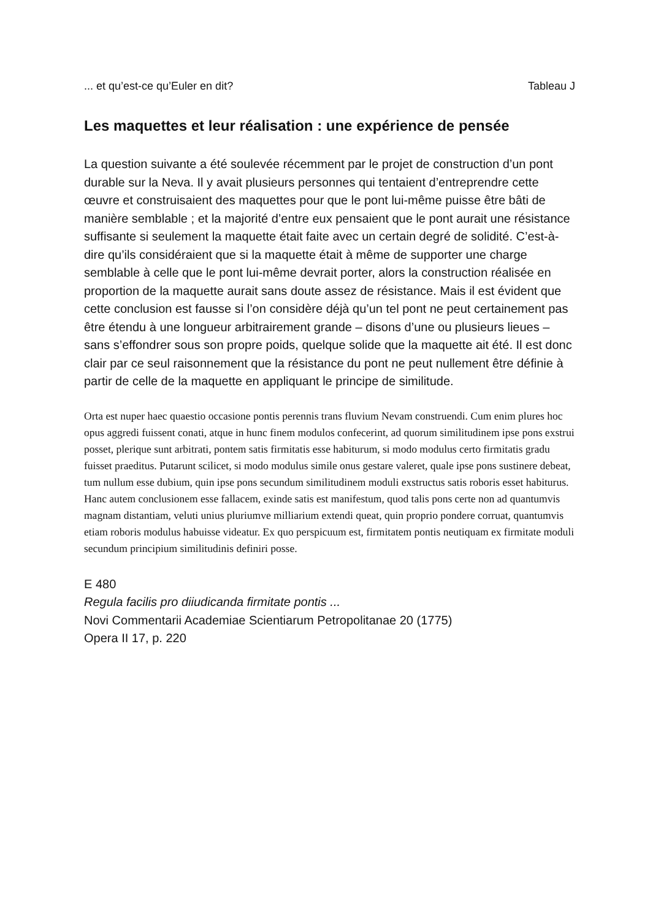... et qu’est-ce qu’Euler en dit? Tableau J
Les maquettes et leur réalisation : une expérience de pensée
La question suivante a été soulevée récemment par le projet de construction d’un pont durable sur la Neva. Il y avait plusieurs personnes qui tentaient d’entreprendre cette œuvre et construisaient des maquettes pour que le pont lui-même puisse être bâti de manière semblable ; et la majorité d’entre eux pensaient que le pont aurait une résistance suffisante si seulement la maquette était faite avec un certain degré de solidité. C’est-à-dire qu’ils considéraient que si la maquette était à même de supporter une charge semblable à celle que le pont lui-même devrait porter, alors la construction réalisée en proportion de la maquette aurait sans doute assez de résistance. Mais il est évident que cette conclusion est fausse si l’on considère déjà qu’un tel pont ne peut certainement pas être étendu à une longueur arbitrairement grande – disons d’une ou plusieurs lieues – sans s’effondrer sous son propre poids, quelque solide que la maquette ait été. Il est donc clair par ce seul raisonnement que la résistance du pont ne peut nullement être définie à partir de celle de la maquette en appliquant le principe de similitude.
Orta est nuper haec quaestio occasione pontis perennis trans fluvium Nevam construendi. Cum enim plures hoc opus aggredi fuissent conati, atque in hunc finem modulos confecerint, ad quorum similitudinem ipse pons exstrui posset, plerique sunt arbitrati, pontem satis firmitatis esse habiturum, si modo modulus certo firmitatis gradu fuisset praeditus. Putarunt scilicet, si modo modulus simile onus gestare valeret, quale ipse pons sustinere debeat, tum nullum esse dubium, quin ipse pons secundum similitudinem moduli exstructus satis roboris esset habiturus. Hanc autem conclusionem esse fallacem, exinde satis est manifestum, quod talis pons certe non ad quantumvis magnam distantiam, veluti unius pluriumve milliarium extendi queat, quin proprio pondere corruat, quantumvis etiam roboris modulus habuisse videatur. Ex quo perspicuum est, firmitatem pontis neutiquam ex firmitate moduli secundum principium similitudinis definiri posse.
E 480
Regula facilis pro diiudicanda firmitate pontis ...
Novi Commentarii Academiae Scientiarum Petropolitanae 20 (1775)
Opera II 17, p. 220